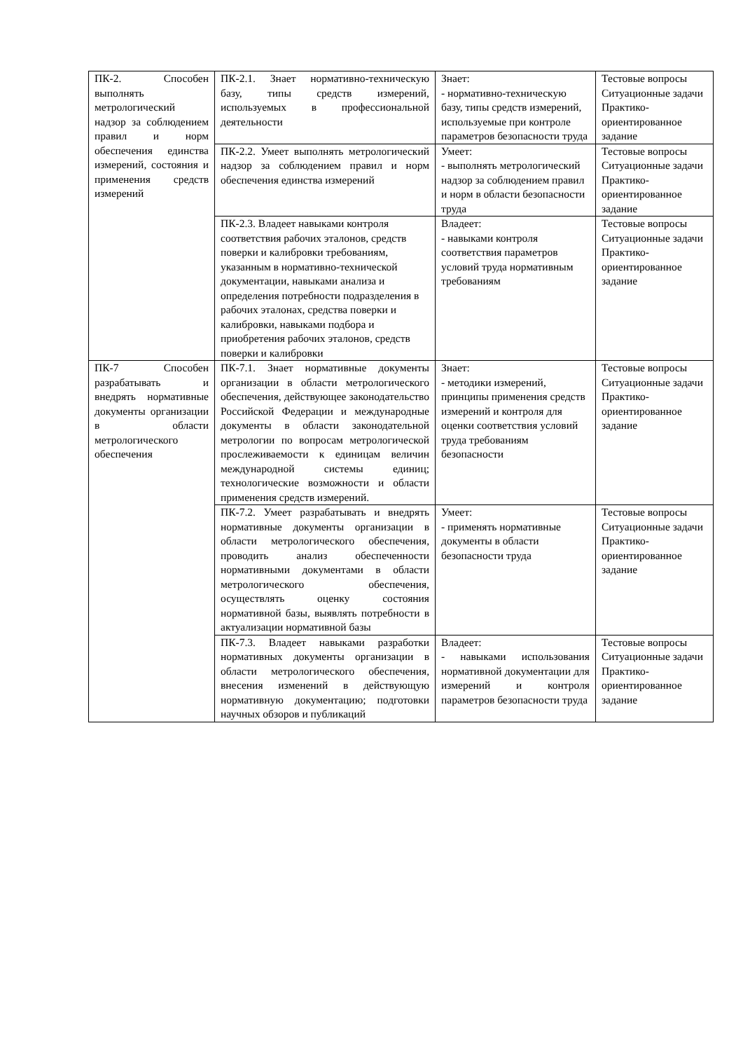| ПК-2. Способен выполнять метрологический надзор за соблюдением правил и норм обеспечения единства измерений, состояния и применения средств измерений | ПК-2.1. Знает нормативно-техническую базу, типы средств измерений, используемых в профессиональной деятельности | Знает: - нормативно-техническую базу, типы средств измерений, используемые при контроле параметров безопасности труда | Тестовые вопросы Ситуационные задачи Практико-ориентированное задание |
| | ПК-2.2. Умеет выполнять метрологический надзор за соблюдением правил и норм обеспечения единства измерений | Умеет: - выполнять метрологический надзор за соблюдением правил и норм в области безопасности труда | Тестовые вопросы Ситуационные задачи Практико-ориентированное задание |
| | ПК-2.3. Владеет навыками контроля соответствия рабочих эталонов, средств поверки и калибровки требованиям, указанным в нормативно-технической документации, навыками анализа и определения потребности подразделения в рабочих эталонах, средства поверки и калибровки, навыками подбора и приобретения рабочих эталонов, средств поверки и калибровки | Владеет: - навыками контроля соответствия параметров условий труда нормативным требованиям | Тестовые вопросы Ситуационные задачи Практико-ориентированное задание |
| ПК-7 Способен разрабатывать и внедрять нормативные документы организации в области метрологического обеспечения | ПК-7.1. Знает нормативные документы организации в области метрологического обеспечения, действующее законодательство Российской Федерации и международные документы в области законодательной метрологии по вопросам метрологической прослеживаемости к единицам величин международной системы единиц; технологические возможности и области применения средств измерений. | Знает: - методики измерений, принципы применения средств измерений и контроля для оценки соответствия условий труда требованиям безопасности | Тестовые вопросы Ситуационные задачи Практико-ориентированное задание |
| | ПК-7.2. Умеет разрабатывать и внедрять нормативные документы организации в области метрологического обеспечения, проводить анализ обеспеченности нормативными документами в области метрологического обеспечения, осуществлять оценку состояния нормативной базы, выявлять потребности в актуализации нормативной базы | Умеет: - применять нормативные документы в области безопасности труда | Тестовые вопросы Ситуационные задачи Практико-ориентированное задание |
| | ПК-7.3. Владеет навыками разработки нормативных документы организации в области метрологического обеспечения, внесения изменений в действующую нормативную документацию; подготовки научных обзоров и публикаций | Владеет: - навыками использования нормативной документации для измерений и контроля параметров безопасности труда | Тестовые вопросы Ситуационные задачи Практико-ориентированное задание |